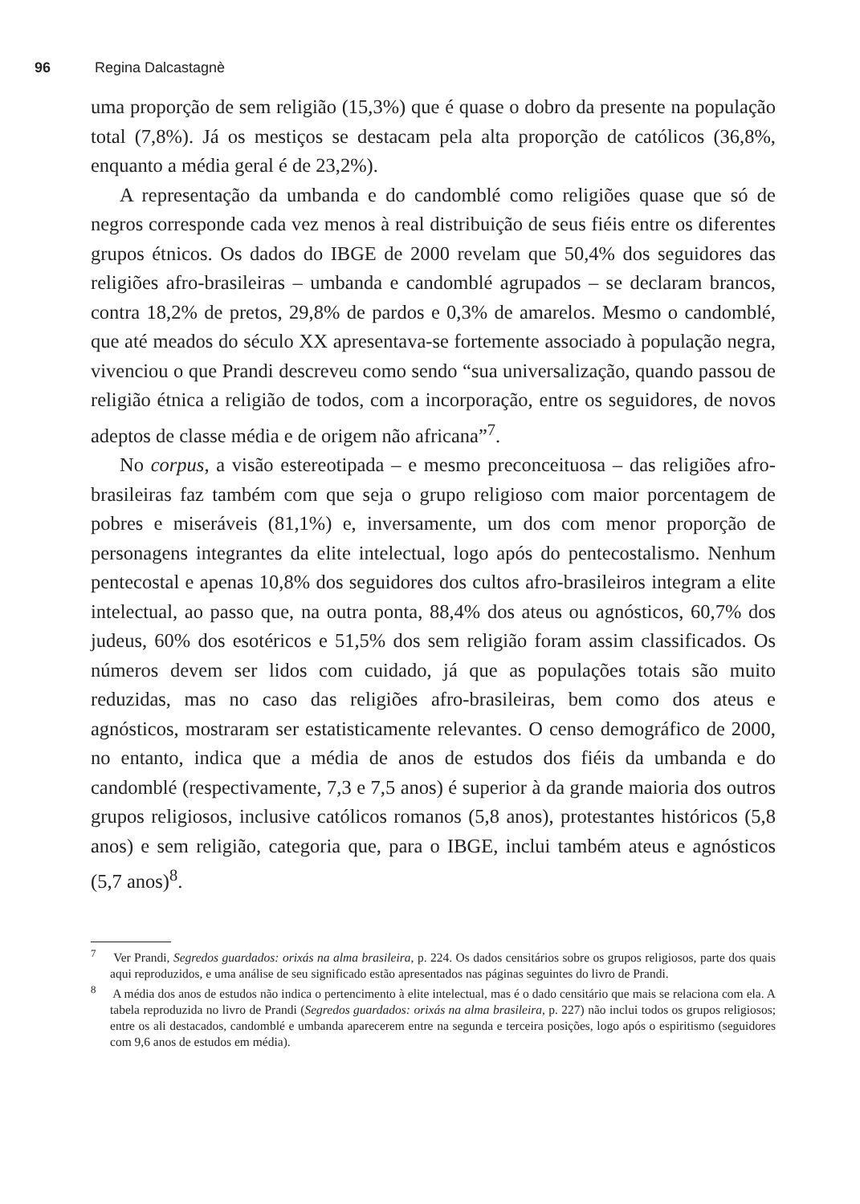96 Regina Dalcastagnè
uma proporção de sem religião (15,3%) que é quase o dobro da presente na população total (7,8%). Já os mestiços se destacam pela alta proporção de católicos (36,8%, enquanto a média geral é de 23,2%).
A representação da umbanda e do candomblé como religiões quase que só de negros corresponde cada vez menos à real distribuição de seus fiéis entre os diferentes grupos étnicos. Os dados do IBGE de 2000 revelam que 50,4% dos seguidores das religiões afro-brasileiras – umbanda e candomblé agrupados – se declaram brancos, contra 18,2% de pretos, 29,8% de pardos e 0,3% de amarelos. Mesmo o candomblé, que até meados do século XX apresentava-se fortemente associado à população negra, vivenciou o que Prandi descreveu como sendo “sua universalização, quando passou de religião étnica a religião de todos, com a incorporação, entre os seguidores, de novos adeptos de classe média e de origem não africana”<sup>7</sup>.
No corpus, a visão estereotipada – e mesmo preconceituosa – das religiões afro-brasileiras faz também com que seja o grupo religioso com maior porcentagem de pobres e miseráveis (81,1%) e, inversamente, um dos com menor proporção de personagens integrantes da elite intelectual, logo após do pentecostalismo. Nenhum pentecostal e apenas 10,8% dos seguidores dos cultos afro-brasileiros integram a elite intelectual, ao passo que, na outra ponta, 88,4% dos ateus ou agnósticos, 60,7% dos judeus, 60% dos esotéricos e 51,5% dos sem religião foram assim classificados. Os números devem ser lidos com cuidado, já que as populações totais são muito reduzidas, mas no caso das religiões afro-brasileiras, bem como dos ateus e agnósticos, mostraram ser estatisticamente relevantes. O censo demográfico de 2000, no entanto, indica que a média de anos de estudos dos fiéis da umbanda e do candomblé (respectivamente, 7,3 e 7,5 anos) é superior à da grande maioria dos outros grupos religiosos, inclusive católicos romanos (5,8 anos), protestantes históricos (5,8 anos) e sem religião, categoria que, para o IBGE, inclui também ateus e agnósticos (5,7 anos)<sup>8</sup>.
<sup>7</sup> Ver Prandi, Segredos guardados: orixás na alma brasileira, p. 224. Os dados censitários sobre os grupos religiosos, parte dos quais aqui reproduzidos, e uma análise de seu significado estão apresentados nas páginas seguintes do livro de Prandi.
<sup>8</sup> A média dos anos de estudos não indica o pertencimento à elite intelectual, mas é o dado censitário que mais se relaciona com ela. A tabela reproduzida no livro de Prandi (Segredos guardados: orixás na alma brasileira, p. 227) não inclui todos os grupos religiosos; entre os ali destacados, candomblé e umbanda aparecerem entre na segunda e terceira posições, logo após o espiritismo (seguidores com 9,6 anos de estudos em média).